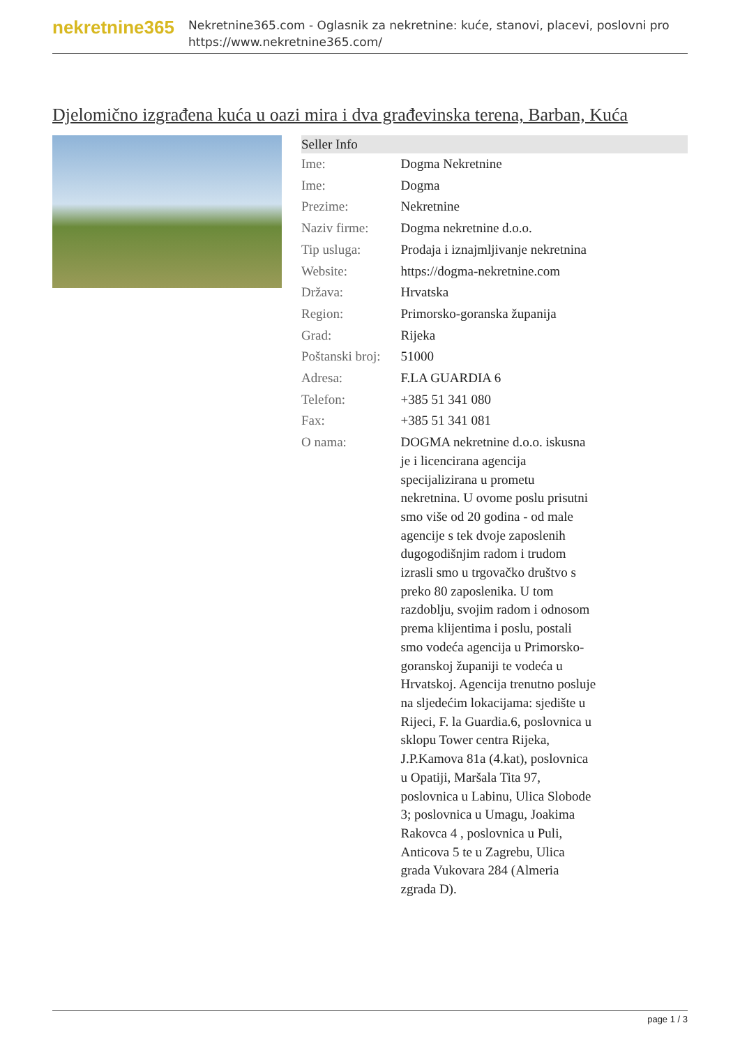nekretnine365
Nekretnine365.com - Oglasnik za nekretnine: kuće, stanovi, placevi, poslovni pro
https://www.nekretnine365.com/
Djelomično izgrađena kuća u oazi mira i dva građevinska terena, Barban, Kuća
| Seller Info | |
| --- | --- |
| Ime: | Dogma Nekretnine |
| Ime: | Dogma |
| Prezime: | Nekretnine |
| Naziv firme: | Dogma nekretnine d.o.o. |
| Tip usluga: | Prodaja i iznajmljivanje nekretnina |
| Website: | https://dogma-nekretnine.com |
| Država: | Hrvatska |
| Region: | Primorsko-goranska županija |
| Grad: | Rijeka |
| Poštanski broj: | 51000 |
| Adresa: | F.LA GUARDIA 6 |
| Telefon: | +385 51 341 080 |
| Fax: | +385 51 341 081 |
| O nama: | DOGMA nekretnine d.o.o. iskusna je i licencirana agencija specijalizirana u prometu nekretnina. U ovome poslu prisutni smo više od 20 godina - od male agencije s tek dvoje zaposlenih dugogodišnjim radom i trudom izrasli smo u trgovačko društvo s preko 80 zaposlenika. U tom razdoblju, svojim radom i odnosom prema klijentima i poslu, postali smo vodeća agencija u Primorsko-goranskoj županiji te vodeća u Hrvatskoj. Agencija trenutno posluje na sljedećim lokacijama: sjedište u Rijeci, F. la Guardia.6, poslovnica u sklopu Tower centra Rijeka, J.P.Kamova 81a (4.kat), poslovnica u Opatiji, Maršala Tita 97, poslovnica u Labinu, Ulica Slobode 3; poslovnica u Umagu, Joakima Rakovca 4 , poslovnica u Puli, Anticova 5 te u Zagrebu, Ulica grada Vukovara 284 (Almeria zgrada D). |
page 1 / 3